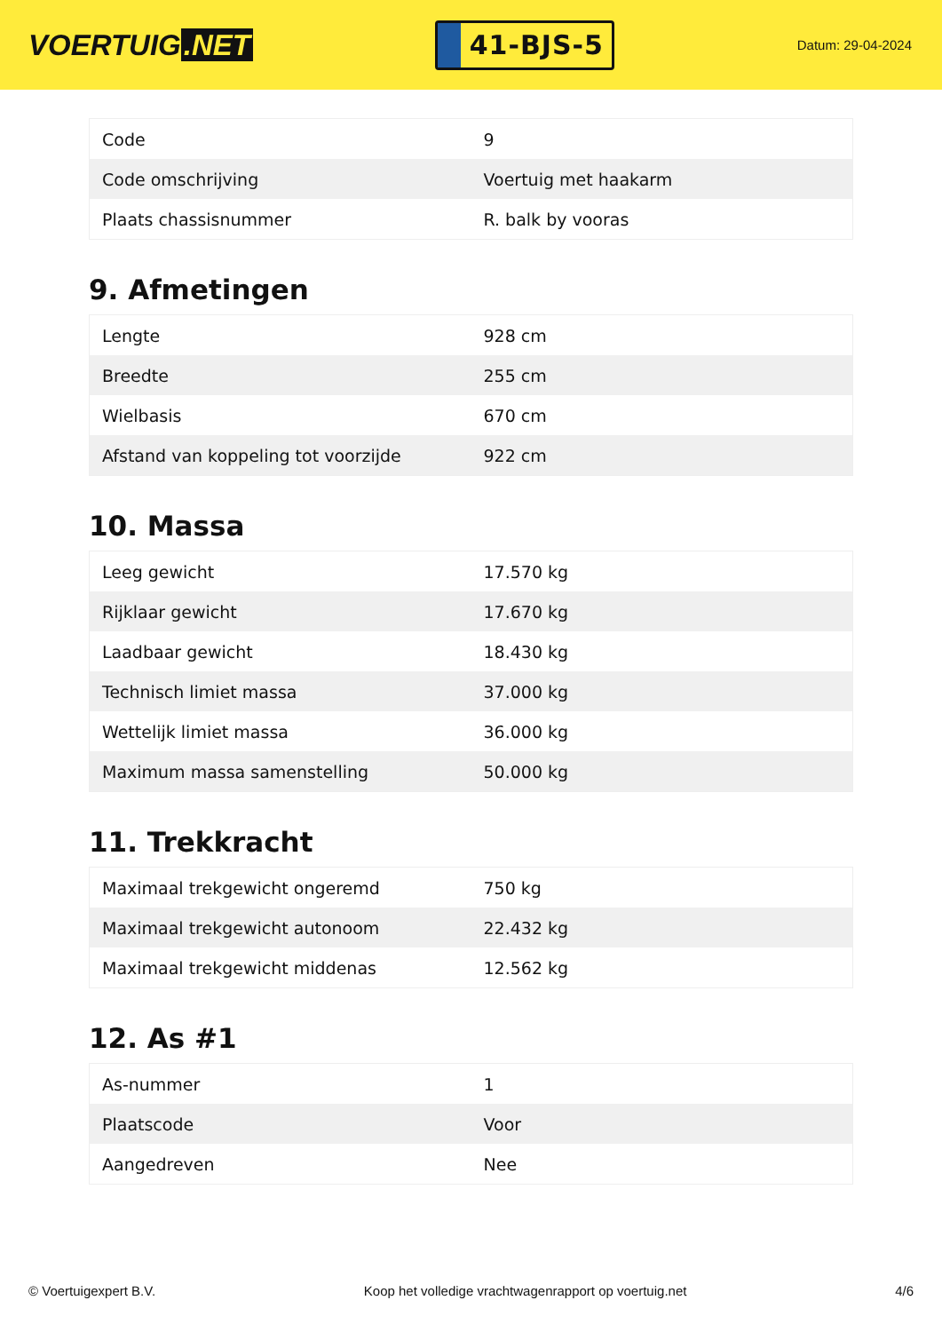VOERTUIG.NET
41-BJS-5
Datum: 29-04-2024
| Code | 9 |
| Code omschrijving | Voertuig met haakarm |
| Plaats chassisnummer | R. balk by vooras |
9. Afmetingen
| Lengte | 928 cm |
| Breedte | 255 cm |
| Wielbasis | 670 cm |
| Afstand van koppeling tot voorzijde | 922 cm |
10. Massa
| Leeg gewicht | 17.570 kg |
| Rijklaar gewicht | 17.670 kg |
| Laadbaar gewicht | 18.430 kg |
| Technisch limiet massa | 37.000 kg |
| Wettelijk limiet massa | 36.000 kg |
| Maximum massa samenstelling | 50.000 kg |
11. Trekkracht
| Maximaal trekgewicht ongeremd | 750 kg |
| Maximaal trekgewicht autonoom | 22.432 kg |
| Maximaal trekgewicht middenas | 12.562 kg |
12. As #1
| As-nummer | 1 |
| Plaatscode | Voor |
| Aangedreven | Nee |
© Voertuigexpert B.V. Koop het volledige vrachtwagenrapport op voertuig.net 4/6